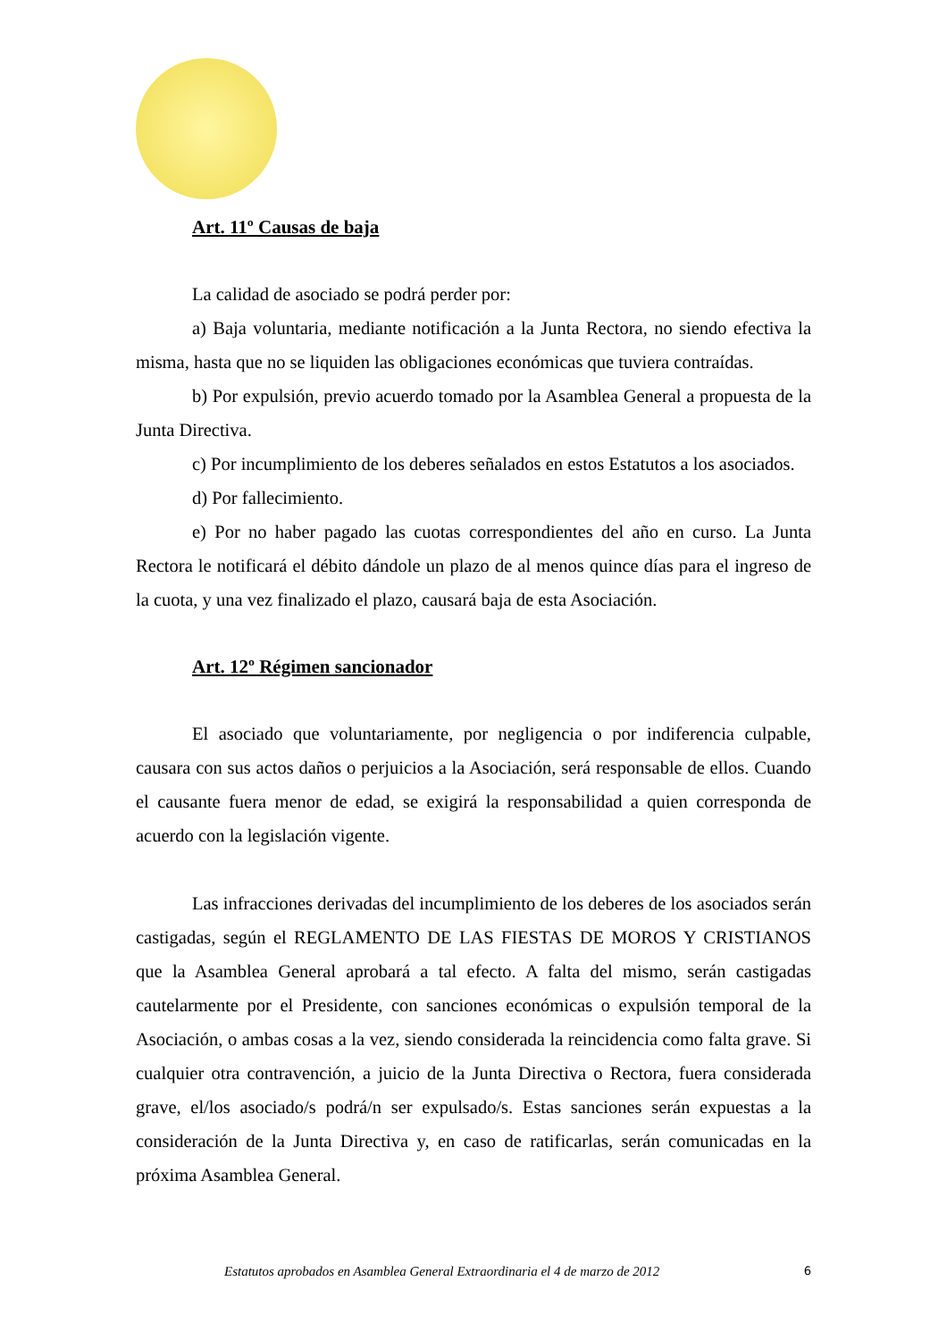Art. 11º Causas de baja
La calidad de asociado se podrá perder por:
a) Baja voluntaria, mediante notificación a la Junta Rectora, no siendo efectiva la misma, hasta que no se liquiden las obligaciones económicas que tuviera contraídas.
b) Por expulsión, previo acuerdo tomado por la Asamblea General a propuesta de la Junta Directiva.
c) Por incumplimiento de los deberes señalados en estos Estatutos a los asociados.
d) Por fallecimiento.
e) Por no haber pagado las cuotas correspondientes del año en curso. La Junta Rectora le notificará el débito dándole un plazo de al menos quince días para el ingreso de la cuota, y una vez finalizado el plazo, causará baja de esta Asociación.
Art. 12º Régimen sancionador
El asociado que voluntariamente, por negligencia o por indiferencia culpable, causara con sus actos daños o perjuicios a la Asociación, será responsable de ellos. Cuando el causante fuera menor de edad, se exigirá la responsabilidad a quien corresponda de acuerdo con la legislación vigente.
Las infracciones derivadas del incumplimiento de los deberes de los asociados serán castigadas, según el REGLAMENTO DE LAS FIESTAS DE MOROS Y CRISTIANOS que la Asamblea General aprobará a tal efecto. A falta del mismo, serán castigadas cautelarmente por el Presidente, con sanciones económicas o expulsión temporal de la Asociación, o ambas cosas a la vez, siendo considerada la reincidencia como falta grave. Si cualquier otra contravención, a juicio de la Junta Directiva o Rectora, fuera considerada grave, el/los asociado/s podrá/n ser expulsado/s. Estas sanciones serán expuestas a la consideración de la Junta Directiva y, en caso de ratificarlas, serán comunicadas en la próxima Asamblea General.
Estatutos aprobados en Asamblea General Extraordinaria el 4 de marzo de 2012 6